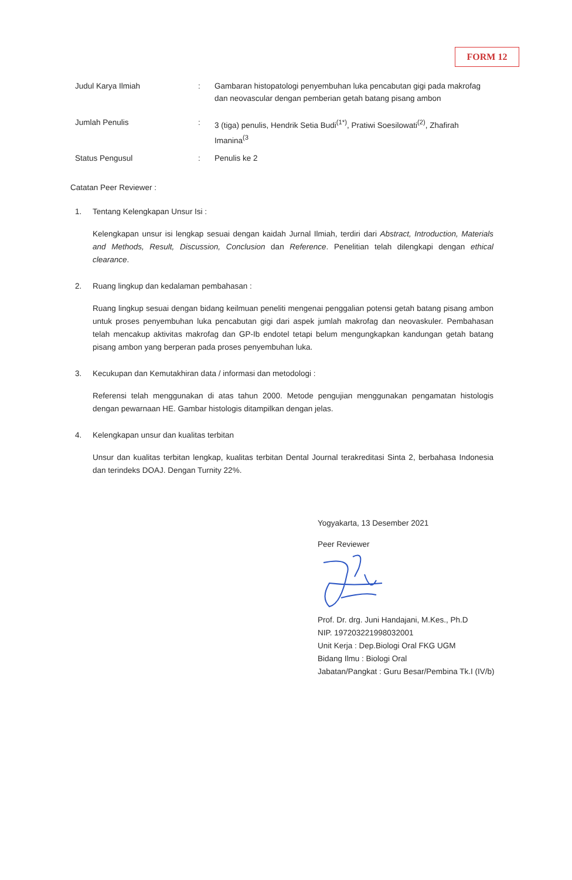FORM 12
| Judul Karya Ilmiah | : | Gambaran histopatologi penyembuhan luka pencabutan gigi pada makrofag dan neovascular dengan pemberian getah batang pisang ambon |
| Jumlah Penulis | : | 3 (tiga) penulis, Hendrik Setia Budi<sup>(1*)</sup>, Pratiwi Soesilowati<sup>(2)</sup>, Zhafirah Imanina<sup>(3</sup> |
| Status Pengusul | : | Penulis ke 2 |
Catatan Peer Reviewer :
1. Tentang Kelengkapan Unsur Isi :
Kelengkapan unsur isi lengkap sesuai dengan kaidah Jurnal Ilmiah, terdiri dari Abstract, Introduction, Materials and Methods, Result, Discussion, Conclusion dan Reference. Penelitian telah dilengkapi dengan ethical clearance.
2. Ruang lingkup dan kedalaman pembahasan :
Ruang lingkup sesuai dengan bidang keilmuan peneliti mengenai penggalian potensi getah batang pisang ambon untuk proses penyembuhan luka pencabutan gigi dari aspek jumlah makrofag dan neovaskuler. Pembahasan telah mencakup aktivitas makrofag dan GP-Ib endotel tetapi belum mengungkapkan kandungan getah batang pisang ambon yang berperan pada proses penyembuhan luka.
3. Kecukupan dan Kemutakhiran data / informasi dan metodologi :
Referensi telah menggunakan di atas tahun 2000. Metode pengujian menggunakan pengamatan histologis dengan pewarnaan HE. Gambar histologis ditampilkan dengan jelas.
4. Kelengkapan unsur dan kualitas terbitan
Unsur dan kualitas terbitan lengkap, kualitas terbitan Dental Journal terakreditasi Sinta 2, berbahasa Indonesia dan terindeks DOAJ. Dengan Turnity 22%.
Yogyakarta, 13 Desember 2021
Peer Reviewer
Prof. Dr. drg. Juni Handajani, M.Kes., Ph.D
NIP. 197203221998032001
Unit Kerja : Dep.Biologi Oral FKG UGM
Bidang Ilmu : Biologi Oral
Jabatan/Pangkat : Guru Besar/Pembina Tk.I (IV/b)